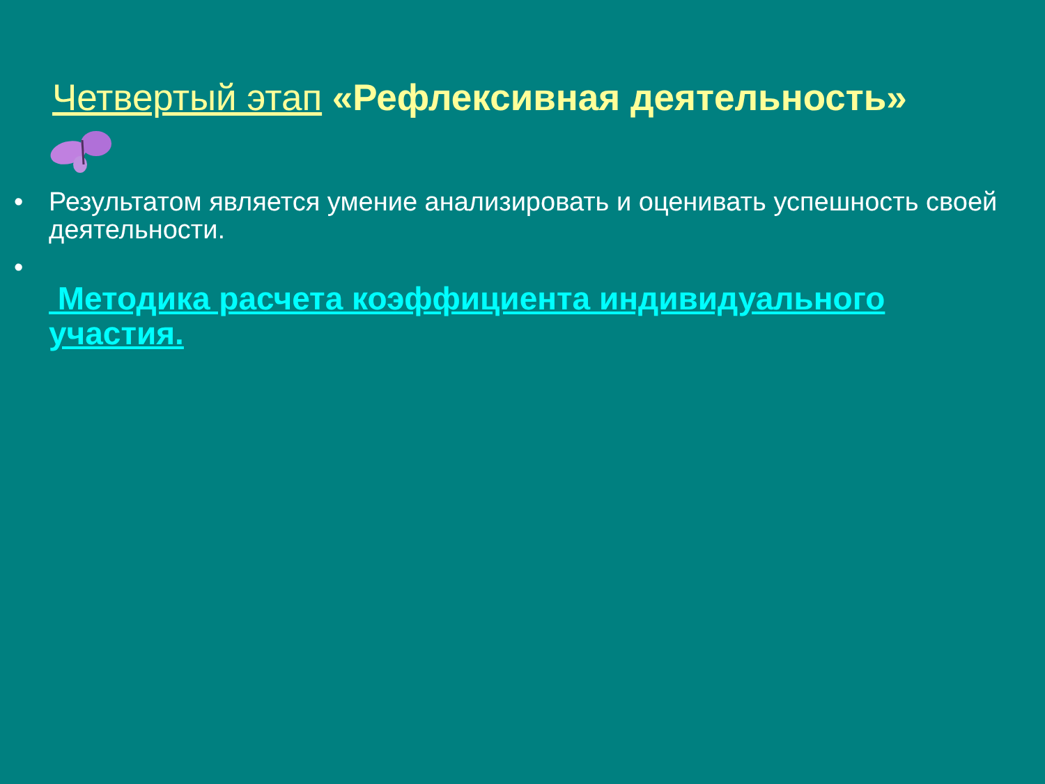Четвертый этап «Рефлексивная деятельность»
• Результатом является умение анализировать и оценивать успешность своей деятельности.
•
Методика расчета коэффициента индивидуального участия.